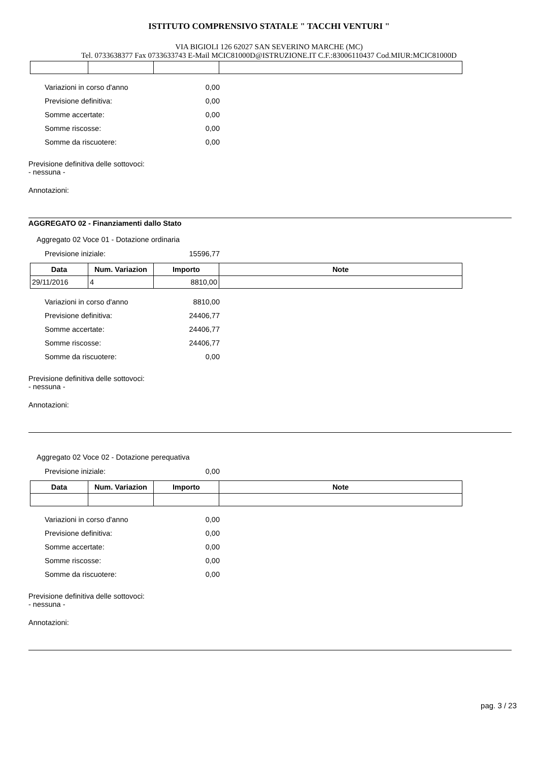ISTITUTO COMPRENSIVO STATALE " TACCHI VENTURI "
VIA BIGIOLI 126 62027 SAN SEVERINO MARCHE (MC)
Tel. 0733638377 Fax 0733633743 E-Mail MCIC81000D@ISTRUZIONE.IT C.F.:83006110437 Cod.MIUR:MCIC81000D
Variazioni in corso d'anno 0,00
Previsione definitiva: 0,00
Somme accertate: 0,00
Somme riscosse: 0,00
Somme da riscuotere: 0,00
Previsione definitiva delle sottovoci:
- nessuna -
Annotazioni:
AGGREGATO 02 - Finanziamenti dallo Stato
Aggregato 02 Voce 01 - Dotazione ordinaria
Previsione iniziale: 15596,77
| Data | Num. Variazion | Importo | Note |
| --- | --- | --- | --- |
| 29/11/2016 | 4 | 8810,00 | |
Variazioni in corso d'anno 8810,00
Previsione definitiva: 24406,77
Somme accertate: 24406,77
Somme riscosse: 24406,77
Somme da riscuotere: 0,00
Previsione definitiva delle sottovoci:
- nessuna -
Annotazioni:
Aggregato 02 Voce 02 - Dotazione perequativa
Previsione iniziale: 0,00
| Data | Num. Variazion | Importo | Note |
| --- | --- | --- | --- |
Variazioni in corso d'anno 0,00
Previsione definitiva: 0,00
Somme accertate: 0,00
Somme riscosse: 0,00
Somme da riscuotere: 0,00
Previsione definitiva delle sottovoci:
- nessuna -
Annotazioni:
pag. 3 / 23